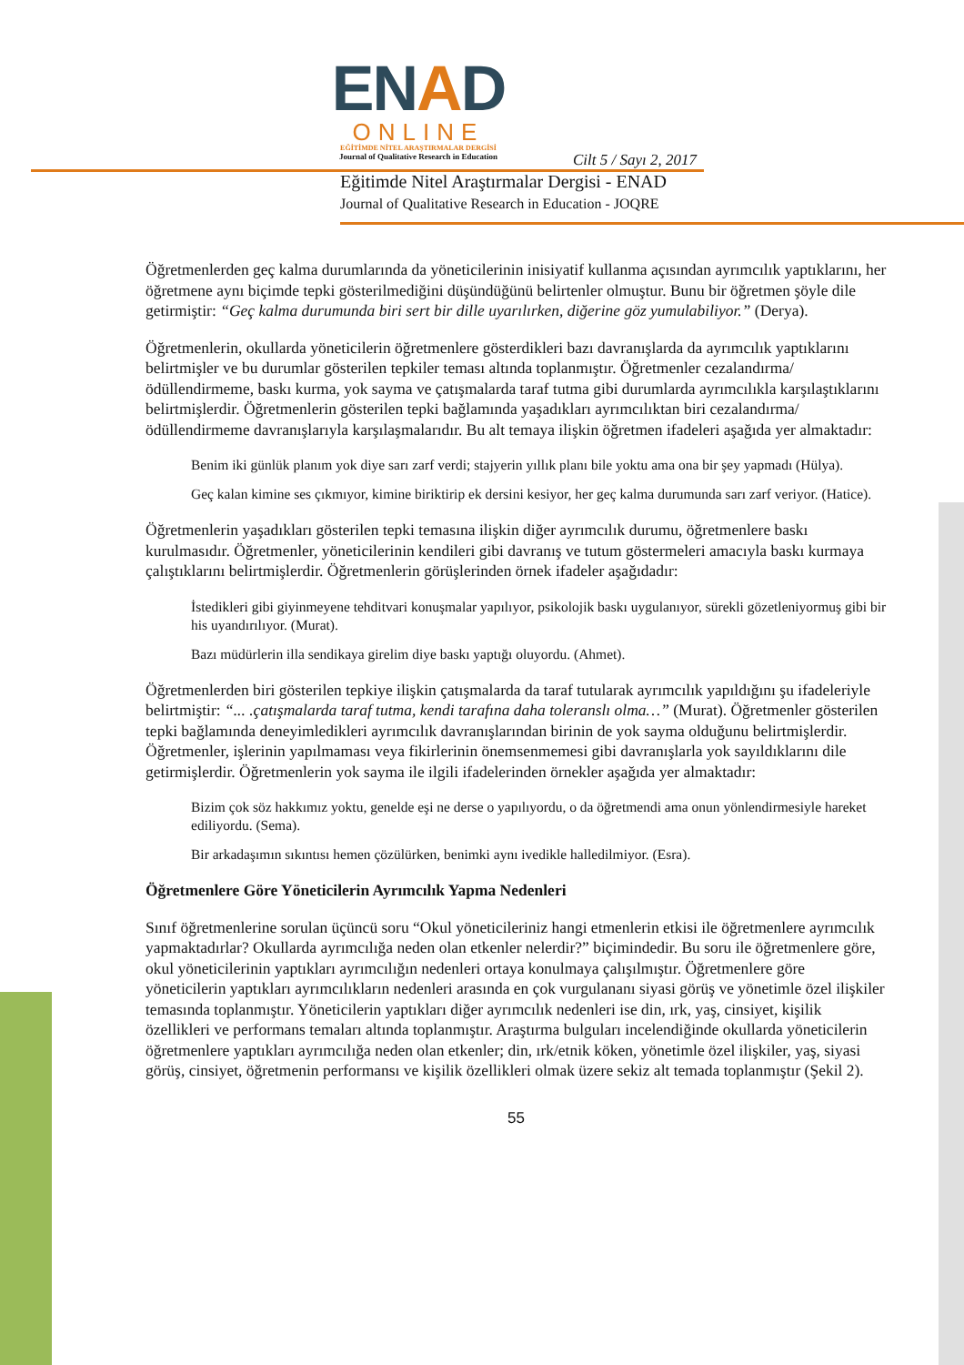ENAD
ONLINE
EĞİTİMDE NİTEL ARAŞTIRMALAR DERGİSİ
Journal of Qualitative Research in Education
Cilt 5 / Sayı 2, 2017
Eğitimde Nitel Araştırmalar Dergisi - ENAD
Journal of Qualitative Research in Education - JOQRE
Öğretmenlerden geç kalma durumlarında da yöneticilerinin inisiyatif kullanma açısından ayrımcılık yaptıklarını, her öğretmene aynı biçimde tepki gösterilmediğini düşündüğünü belirtenler olmuştur. Bunu bir öğretmen şöyle dile getirmiştir: “Geç kalma durumunda biri sert bir dille uyarılırken, diğerine göz yumulabiliyor.” (Derya).
Öğretmenlerin, okullarda yöneticilerin öğretmenlere gösterdikleri bazı davranışlarda da ayrımcılık yaptıklarını belirtmişler ve bu durumlar gösterilen tepkiler teması altında toplanmıştır. Öğretmenler cezalandırma/ödüllendirmeme, baskı kurma, yok sayma ve çatışmalarda taraf tutma gibi durumlarda ayrımcılıkla karşılaştıklarını belirtmişlerdir. Öğretmenlerin gösterilen tepki bağlamında yaşadıkları ayrımcılıktan biri cezalandırma/ödüllendirmeme davranışlarıyla karşılaşmalarıdır. Bu alt temaya ilişkin öğretmen ifadeleri aşağıda yer almaktadır:
Benim iki günlük planım yok diye sarı zarf verdi; stajyerin yıllık planı bile yoktu ama ona bir şey yapmadı (Hülya).
Geç kalan kimine ses çıkmıyor, kimine biriktirip ek dersini kesiyor, her geç kalma durumunda sarı zarf veriyor. (Hatice).
Öğretmenlerin yaşadıkları gösterilen tepki temasına ilişkin diğer ayrımcılık durumu, öğretmenlere baskı kurulmasıdır. Öğretmenler, yöneticilerinin kendileri gibi davranış ve tutum göstermeleri amacıyla baskı kurmaya çalıştıklarını belirtmişlerdir. Öğretmenlerin görüşlerinden örnek ifadeler aşağıdadır:
İstedikleri gibi giyinmeyene tehditvari konuşmalar yapılıyor, psikolojik baskı uygulanıyor, sürekli gözetleniyormuş gibi bir his uyandırılıyor. (Murat).
Bazı müdürlerin illa sendikaya girelim diye baskı yaptığı oluyordu. (Ahmet).
Öğretmenlerden biri gösterilen tepkiye ilişkin çatışmalarda da taraf tutularak ayrımcılık yapıldığını şu ifadeleriyle belirtmiştir: “... .çatışmalarda taraf tutma, kendi tarafına daha toleranslı olma…” (Murat). Öğretmenler gösterilen tepki bağlamında deneyimledikleri ayrımcılık davranışlarından birinin de yok sayma olduğunu belirtmişlerdir. Öğretmenler, işlerinin yapılmaması veya fikirlerinin önemsenmemesi gibi davranışlarla yok sayıldıklarını dile getirmişlerdir. Öğretmenlerin yok sayma ile ilgili ifadelerinden örnekler aşağıda yer almaktadır:
Bizim çok söz hakkımız yoktu, genelde eşi ne derse o yapılıyordu, o da öğretmendi ama onun yönlendirmesiyle hareket ediliyordu. (Sema).
Bir arkadaşımın sıkıntısı hemen çözülürken, benimki aynı ivedikle halledilmiyor. (Esra).
Öğretmenlere Göre Yöneticilerin Ayrımcılık Yapma Nedenleri
Sınıf öğretmenlerine sorulan üçüncü soru “Okul yöneticileriniz hangi etmenlerin etkisi ile öğretmenlere ayrımcılık yapmaktadırlar? Okullarda ayrımcılığa neden olan etkenler nelerdir?” biçimindedir. Bu soru ile öğretmenlere göre, okul yöneticilerinin yaptıkları ayrımcılığın nedenleri ortaya konulmaya çalışılmıştır. Öğretmenlere göre yöneticilerin yaptıkları ayrımcılıkların nedenleri arasında en çok vurgulananı siyasi görüş ve yönetimle özel ilişkiler temasında toplanmıştır. Yöneticilerin yaptıkları diğer ayrımcılık nedenleri ise din, ırk, yaş, cinsiyet, kişilik özellikleri ve performans temaları altında toplanmıştır. Araştırma bulguları incelendiğinde okullarda yöneticilerin öğretmenlere yaptıkları ayrımcılığa neden olan etkenler; din, ırk/etnik köken, yönetimle özel ilişkiler, yaş, siyasi görüş, cinsiyet, öğretmenin performansı ve kişilik özellikleri olmak üzere sekiz alt temada toplanmıştır (Şekil 2).
55